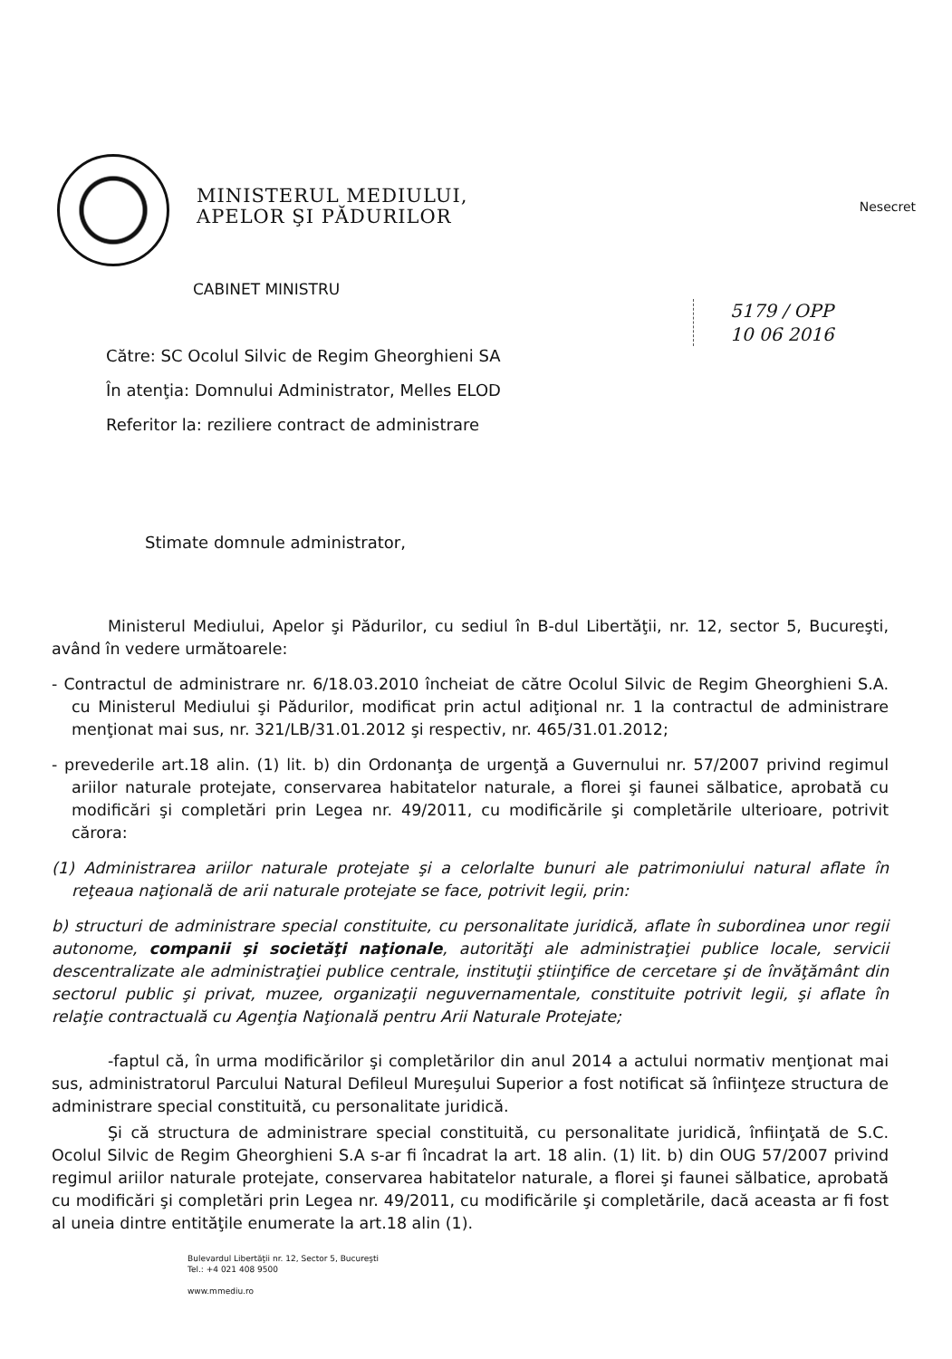MINISTERUL MEDIULUI,
APELOR ŞI PĂDURILOR
Nesecret
CABINET MINISTRU
5179 / OPP
10 06 2016
Către: SC Ocolul Silvic de Regim Gheorghieni SA
În atenţia: Domnului Administrator, Melles ELOD
Referitor la: reziliere contract de administrare
Stimate domnule administrator,
Ministerul Mediului, Apelor şi Pădurilor, cu sediul în B-dul Libertăţii, nr. 12, sector 5, Bucureşti, având în vedere următoarele:
- Contractul de administrare nr. 6/18.03.2010 încheiat de către Ocolul Silvic de Regim Gheorghieni S.A. cu Ministerul Mediului şi Pădurilor, modificat prin actul adiţional nr. 1 la contractul de administrare menţionat mai sus, nr. 321/LB/31.01.2012 şi respectiv, nr. 465/31.01.2012;
- prevederile art.18 alin. (1) lit. b) din Ordonanţa de urgenţă a Guvernului nr. 57/2007 privind regimul ariilor naturale protejate, conservarea habitatelor naturale, a florei şi faunei sălbatice, aprobată cu modificări şi completări prin Legea nr. 49/2011, cu modificările şi completările ulterioare, potrivit cărora:
(1) Administrarea ariilor naturale protejate şi a celorlalte bunuri ale patrimoniului natural aflate în reţeaua naţională de arii naturale protejate se face, potrivit legii, prin:
b) structuri de administrare special constituite, cu personalitate juridică, aflate în subordinea unor regii autonome, companii şi societăţi naţionale, autorităţi ale administraţiei publice locale, servicii descentralizate ale administraţiei publice centrale, instituţii ştiinţifice de cercetare şi de învăţământ din sectorul public şi privat, muzee, organizaţii neguvernamentale, constituite potrivit legii, şi aflate în relaţie contractuală cu Agenţia Naţională pentru Arii Naturale Protejate;
-faptul că, în urma modificărilor şi completărilor din anul 2014 a actului normativ menţionat mai sus, administratorul Parcului Natural Defileul Mureşului Superior a fost notificat să înfiinţeze structura de administrare special constituită, cu personalitate juridică.
Şi că structura de administrare special constituită, cu personalitate juridică, înfiinţată de S.C. Ocolul Silvic de Regim Gheorghieni S.A s-ar fi încadrat la art. 18 alin. (1) lit. b) din OUG 57/2007 privind regimul ariilor naturale protejate, conservarea habitatelor naturale, a florei şi faunei sălbatice, aprobată cu modificări şi completări prin Legea nr. 49/2011, cu modificările şi completările, dacă aceasta ar fi fost al uneia dintre entităţile enumerate la art.18 alin (1).
Bulevardul Libertăţii nr. 12, Sector 5, Bucureşti
Tel.: +4 021 408 9500
www.mmediu.ro